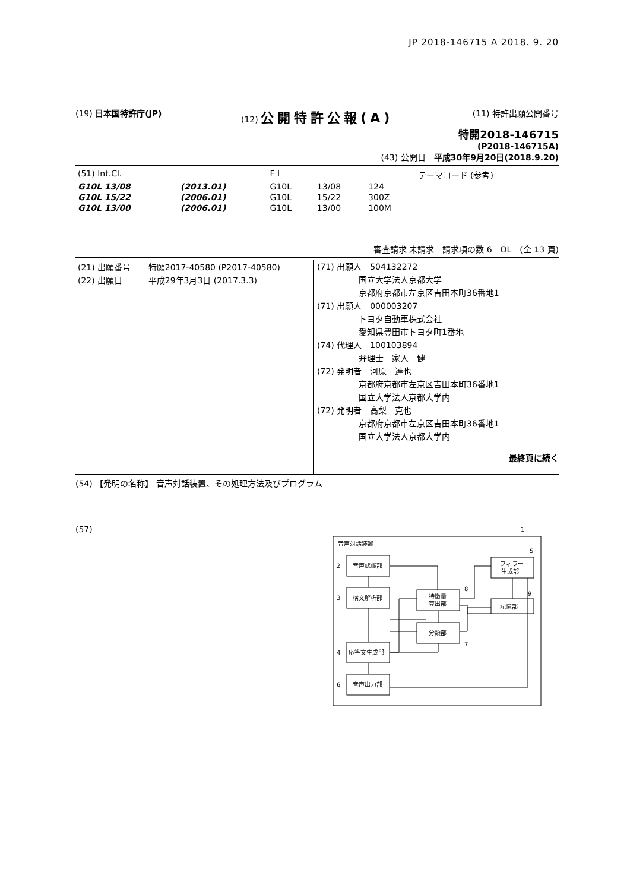JP 2018-146715 A 2018. 9. 20
(19) 日本国特許庁(JP) (12) 公開特許公報(A)
(11) 特許出願公開番号
特開2018-146715
(P2018-146715A)
(43) 公開日　平成30年9月20日(2018.9.20)
| (51) Int.Cl. | | F I | | | テーマコード (参考) |
| G10L 13/08 | (2013.01) | G10L | 13/08 | 124 | |
| G10L 15/22 | (2006.01) | G10L | 15/22 | 300Z | |
| G10L 13/00 | (2006.01) | G10L | 13/00 | 100M | |
審査請求 未請求　請求項の数 6　OL　(全 13 頁)
| (21) 出願番号 | 特願2017-40580 (P2017-40580) |
| (22) 出願日 | 平成29年3月3日 (2017.3.3) |
(71) 出願人　504132272
　　　　　国立大学法人京都大学
　　　　　京都府京都市左京区吉田本町36番地1
(71) 出願人　000003207
　　　　　トヨタ自動車株式会社
　　　　　愛知県豊田市トヨタ町1番地
(74) 代理人　100103894
　　　　　弁理士　家入　健
(72) 発明者　河原　達也
　　　　　京都府京都市左京区吉田本町36番地1
　　　　　国立大学法人京都大学内
(72) 発明者　高梨　克也
　　　　　京都府京都市左京区吉田本町36番地1
　　　　　国立大学法人京都大学内
最終頁に続く
(54) 【発明の名称】 音声対話装置、その処理方法及びプログラム
(57)
1
音声対話装置
音声認識部
構文解析部
応答文生成部
音声出力部
特徴量
算出部
分類部
フィラー
生成部
記憶部
2
3
4
6
8
7
5
9